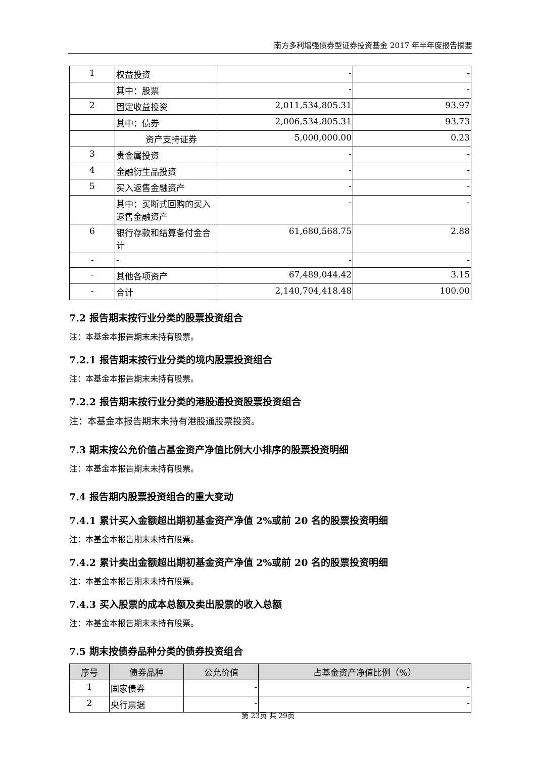南方多利增强债券型证券投资基金 2017 年半年度报告摘要
| 1 | 权益投资 | - | - |
| | 其中：股票 | - | - |
| 2 | 固定收益投资 | 2,011,534,805.31 | 93.97 |
| | 其中：债券 | 2,006,534,805.31 | 93.73 |
| | 资产支持证券 | 5,000,000.00 | 0.23 |
| 3 | 贵金属投资 | - | - |
| 4 | 金融衍生品投资 | - | - |
| 5 | 买入返售金融资产 | - | - |
| | 其中：买断式回购的买入返售金融资产 | - | - |
| 6 | 银行存款和结算备付金合计 | 61,680,568.75 | 2.88 |
| - | - | - | - |
| - | 其他各项资产 | 67,489,044.42 | 3.15 |
| - | 合计 | 2,140,704,418.48 | 100.00 |
7.2 报告期末按行业分类的股票投资组合
注：本基金本报告期末未持有股票。
7.2.1 报告期末按行业分类的境内股票投资组合
注：本基金本报告期末未持有股票。
7.2.2 报告期末按行业分类的港股通投资股票投资组合
注：本基金本报告期末未持有港股通股票投资。
7.3 期末按公允价值占基金资产净值比例大小排序的股票投资明细
注：本基金本报告期末未持有股票。
7.4 报告期内股票投资组合的重大变动
7.4.1 累计买入金额超出期初基金资产净值 2%或前 20 名的股票投资明细
注：本基金本报告期末未持有股票。
7.4.2 累计卖出金额超出期初基金资产净值 2%或前 20 名的股票投资明细
注：本基金本报告期末未持有股票。
7.4.3 买入股票的成本总额及卖出股票的收入总额
注：本基金本报告期末未持有股票。
7.5 期末按债券品种分类的债券投资组合
| 序号 | 债券品种 | 公允价值 | 占基金资产净值比例（%） |
| --- | --- | --- | --- |
| 1 | 国家债券 | - | - |
| 2 | 央行票据 | - | - |
第 23页 共 29页